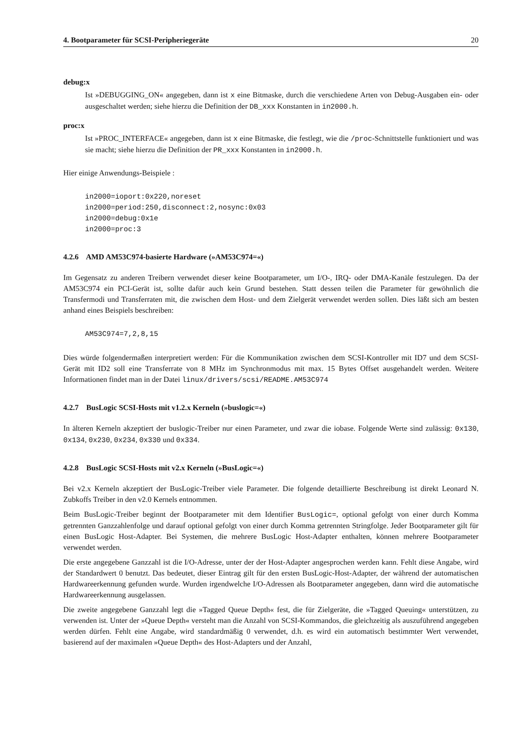4. Bootparameter für SCSI-Peripheriegeräte 20
debug:x
Ist »DEBUGGING_ON« angegeben, dann ist x eine Bitmaske, durch die verschiedene Arten von Debug-Ausgaben ein- oder ausgeschaltet werden; siehe hierzu die Definition der DB_xxx Konstanten in in2000.h.
proc:x
Ist »PROC_INTERFACE« angegeben, dann ist x eine Bitmaske, die festlegt, wie die /proc-Schnittstelle funktioniert und was sie macht; siehe hierzu die Definition der PR_xxx Konstanten in in2000.h.
Hier einige Anwendungs-Beispiele :
in2000=ioport:0x220,noreset
in2000=period:250,disconnect:2,nosync:0x03
in2000=debug:0x1e
in2000=proc:3
4.2.6 AMD AM53C974-basierte Hardware (»AM53C974=«)
Im Gegensatz zu anderen Treibern verwendet dieser keine Bootparameter, um I/O-, IRQ- oder DMA-Kanäle festzulegen. Da der AM53C974 ein PCI-Gerät ist, sollte dafür auch kein Grund bestehen. Statt dessen teilen die Parameter für gewöhnlich die Transfermodi und Transferraten mit, die zwischen dem Host- und dem Zielgerät verwendet werden sollen. Dies läßt sich am besten anhand eines Beispiels beschreiben:
AM53C974=7,2,8,15
Dies würde folgendermaßen interpretiert werden: Für die Kommunikation zwischen dem SCSI-Kontroller mit ID7 und dem SCSI-Gerät mit ID2 soll eine Transferrate von 8 MHz im Synchronmodus mit max. 15 Bytes Offset ausgehandelt werden. Weitere Informationen findet man in der Datei linux/drivers/scsi/README.AM53C974
4.2.7 BusLogic SCSI-Hosts mit v1.2.x Kerneln (»buslogic=«)
In älteren Kerneln akzeptiert der buslogic-Treiber nur einen Parameter, und zwar die iobase. Folgende Werte sind zulässig: 0x130, 0x134, 0x230, 0x234, 0x330 und 0x334.
4.2.8 BusLogic SCSI-Hosts mit v2.x Kerneln (»BusLogic=«)
Bei v2.x Kerneln akzeptiert der BusLogic-Treiber viele Parameter. Die folgende detaillierte Beschreibung ist direkt Leonard N. Zubkoffs Treiber in den v2.0 Kernels entnommen.
Beim BusLogic-Treiber beginnt der Bootparameter mit dem Identifier BusLogic=, optional gefolgt von einer durch Komma getrennten Ganzzahlenfolge und darauf optional gefolgt von einer durch Komma getrennten Stringfolge. Jeder Bootparameter gilt für einen BusLogic Host-Adapter. Bei Systemen, die mehrere BusLogic Host-Adapter enthalten, können mehrere Bootparameter verwendet werden.
Die erste angegebene Ganzzahl ist die I/O-Adresse, unter der der Host-Adapter angesprochen werden kann. Fehlt diese Angabe, wird der Standardwert 0 benutzt. Das bedeutet, dieser Eintrag gilt für den ersten BusLogic-Host-Adapter, der während der automatischen Hardwareerkennung gefunden wurde. Wurden irgendwelche I/O-Adressen als Bootparameter angegeben, dann wird die automatische Hardwareerkennung ausgelassen.
Die zweite angegebene Ganzzahl legt die »Tagged Queue Depth« fest, die für Zielgeräte, die »Tagged Queuing« unterstützen, zu verwenden ist. Unter der »Queue Depth« versteht man die Anzahl von SCSI-Kommandos, die gleichzeitig als auszuführend angegeben werden dürfen. Fehlt eine Angabe, wird standardmäßig 0 verwendet, d.h. es wird ein automatisch bestimmter Wert verwendet, basierend auf der maximalen »Queue Depth« des Host-Adapters und der Anzahl,